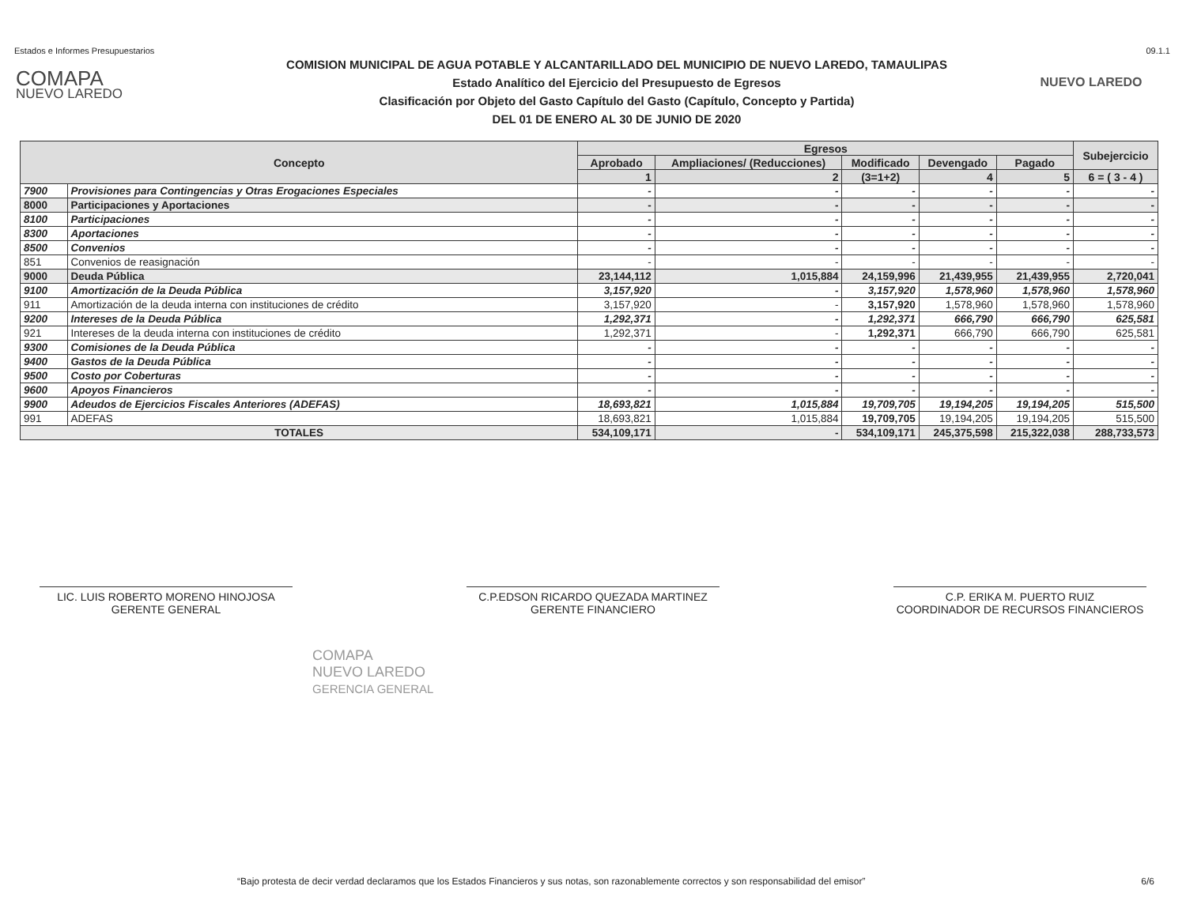Estados e Informes Presupuestarios 09.1.1
COMAPA
NUEVO LAREDO
COMISION MUNICIPAL DE AGUA POTABLE Y ALCANTARILLADO DEL MUNICIPIO DE NUEVO LAREDO, TAMAULIPAS
Estado Analítico del Ejercicio del Presupuesto de Egresos
Clasificación por Objeto del Gasto Capítulo del Gasto (Capítulo, Concepto y Partida)
DEL 01 DE ENERO AL 30 DE JUNIO DE 2020
NUEVO LAREDO
| Concepto | | Egresos | | | | | Subejercicio |
| --- | --- | --- | --- | --- | --- | --- | --- |
| | | Aprobado | Ampliaciones/ (Reducciones) | Modificado | Devengado | Pagado | |
| | | 1 | 2 | (3=1+2) | 4 | 5 | 6 = ( 3 - 4 ) |
| 7900 | Provisiones para Contingencias y Otras Erogaciones Especiales | - | - | - | - | - | - |
| 8000 | Participaciones y Aportaciones | - | - | - | - | - | - |
| 8100 | Participaciones | - | - | - | - | - | - |
| 8300 | Aportaciones | - | - | - | - | - | - |
| 8500 | Convenios | - | - | - | - | - | - |
| 851 | Convenios de reasignación | - | - | - | - | - | - |
| 9000 | Deuda Pública | 23,144,112 | 1,015,884 | 24,159,996 | 21,439,955 | 21,439,955 | 2,720,041 |
| 9100 | Amortización de la Deuda Pública | 3,157,920 | - | 3,157,920 | 1,578,960 | 1,578,960 | 1,578,960 |
| 911 | Amortización de la deuda interna con instituciones de crédito | 3,157,920 | - | 3,157,920 | 1,578,960 | 1,578,960 | 1,578,960 |
| 9200 | Intereses de la Deuda Pública | 1,292,371 | - | 1,292,371 | 666,790 | 666,790 | 625,581 |
| 921 | Intereses de la deuda interna con instituciones de crédito | 1,292,371 | - | 1,292,371 | 666,790 | 666,790 | 625,581 |
| 9300 | Comisiones de la Deuda Pública | - | - | - | - | - | - |
| 9400 | Gastos de la Deuda Pública | - | - | - | - | - | - |
| 9500 | Costo por Coberturas | - | - | - | - | - | - |
| 9600 | Apoyos Financieros | - | - | - | - | - | - |
| 9900 | Adeudos de Ejercicios Fiscales Anteriores (ADEFAS) | 18,693,821 | 1,015,884 | 19,709,705 | 19,194,205 | 19,194,205 | 515,500 |
| 991 | ADEFAS | 18,693,821 | 1,015,884 | 19,709,705 | 19,194,205 | 19,194,205 | 515,500 |
| TOTALES | | 534,109,171 | - | 534,109,171 | 245,375,598 | 215,322,038 | 288,733,573 |
LIC. LUIS ROBERTO MORENO HINOJOSA
GERENTE GENERAL
C.P.EDSON RICARDO QUEZADA MARTINEZ
GERENTE FINANCIERO
C.P. ERIKA M. PUERTO RUIZ
COORDINADOR DE RECURSOS FINANCIEROS
COMAPA
NUEVO LAREDO
GERENCIA GENERAL
“Bajo protesta de decir verdad declaramos que los Estados Financieros y sus notas, son razonablemente correctos y son responsabilidad del emisor” 6/6